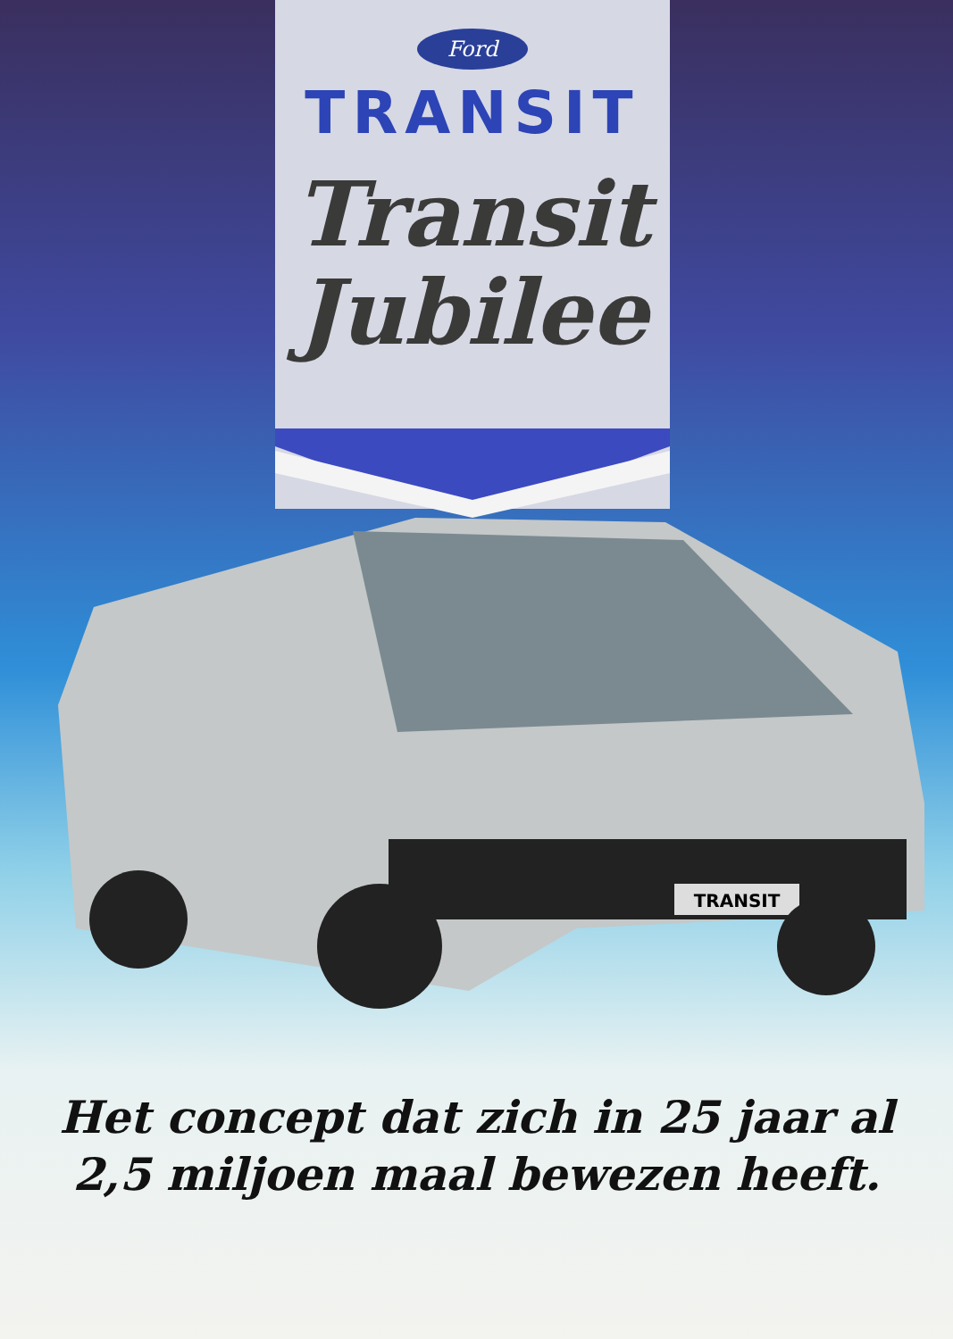Ford
TRANSIT
Transit
Jubilee
TRANSIT
Het concept dat zich in 25 jaar al
2,5 miljoen maal bewezen heeft.